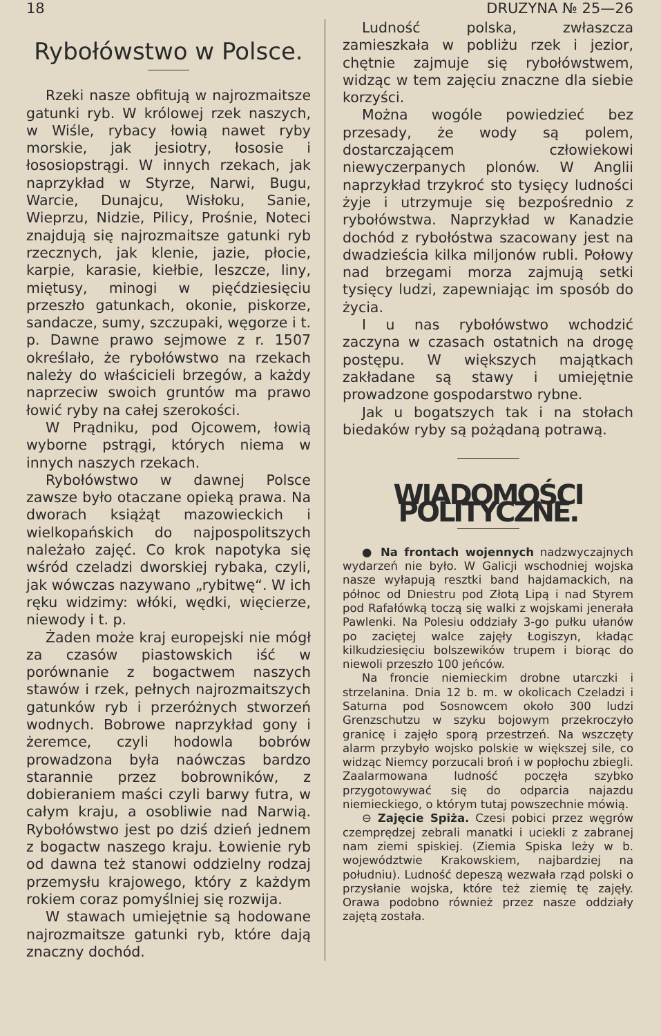18 DRUZYNA № 25—26
Rybołówstwo w Polsce.
Rzeki nasze obfitują w najrozmaitsze gatunki ryb. W królowej rzek naszych, w Wiśle, rybacy łowią nawet ryby morskie, jak jesiotry, łososie i łososiopstrągi. W innych rzekach, jak naprzykład w Styrze, Narwi, Bugu, Warcie, Dunajcu, Wisłoku, Sanie, Wieprzu, Nidzie, Pilicy, Prośnie, Noteci znajdują się najrozmaitsze gatunki ryb rzecznych, jak klenie, jazie, płocie, karpie, karasie, kiełbie, leszcze, liny, miętusy, minogi w pięćdziesięciu przeszło gatunkach, okonie, piskorze, sandacze, sumy, szczupaki, węgorze i t. p. Dawne prawo sejmowe z r. 1507 określało, że rybołówstwo na rzekach należy do właścicieli brzegów, a każdy naprzeciw swoich gruntów ma prawo łowić ryby na całej szerokości.
W Prądniku, pod Ojcowem, łowią wyborne pstrągi, których niema w innych naszych rzekach.
Rybołówstwo w dawnej Polsce zawsze było otaczane opieką prawa. Na dworach książąt mazowieckich i wielkopańskich do najpospolitszych należało zajęć. Co krok napotyka się wśród czeladzi dworskiej rybaka, czyli, jak wówczas nazywano „rybitwę“. W ich ręku widzimy: włóki, wędki, więcierze, niewody i t. p.
Żaden może kraj europejski nie mógł za czasów piastowskich iść w porównanie z bogactwem naszych stawów i rzek, pełnych najrozmaitszych gatunków ryb i przeróżnych stworzeń wodnych. Bobrowe naprzykład gony i żeremce, czyli hodowla bobrów prowadzona była naówczas bardzo starannie przez bobrowników, z dobieraniem maści czyli barwy futra, w całym kraju, a osobliwie nad Narwią. Rybołówstwo jest po dziś dzień jednem z bogactw naszego kraju. Łowienie ryb od dawna też stanowi oddzielny rodzaj przemysłu krajowego, który z każdym rokiem coraz pomyślniej się rozwija.
W stawach umiejętnie są hodowane najrozmaitsze gatunki ryb, które dają znaczny dochód.
Ludność polska, zwłaszcza zamieszkała w pobliżu rzek i jezior, chętnie zajmuje się rybołówstwem, widząc w tem zajęciu znaczne dla siebie korzyści.
Można wogóle powiedzieć bez przesady, że wody są polem, dostarczającem człowiekowi niewyczerpanych plonów. W Anglii naprzykład trzykroć sto tysięcy ludności żyje i utrzymuje się bezpośrednio z rybołówstwa. Naprzykład w Kanadzie dochód z rybołóstwa szacowany jest na dwadzieścia kilka miljonów rubli. Połowy nad brzegami morza zajmują setki tysięcy ludzi, zapewniając im sposób do życia.
I u nas rybołówstwo wchodzić zaczyna w czasach ostatnich na drogę postępu. W większych majątkach zakładane są stawy i umiejętnie prowadzone gospodarstwo rybne.
Jak u bogatszych tak i na stołach biedaków ryby są pożądaną potrawą.
WIADOMOŚCI POLITYCZNE.
● Na frontach wojennych nadzwyczajnych wydarzeń nie było. W Galicji wschodniej wojska nasze wyłapują resztki band hajdamackich, na północ od Dniestru pod Złotą Lipą i nad Styrem pod Rafałówką toczą się walki z wojskami jenerała Pawlenki. Na Polesiu oddziały 3-go pułku ułanów po zaciętej walce zajęły Łogiszyn, kładąc kilkudziesięciu bolszewików trupem i biorąc do niewoli przeszło 100 jeńców.
Na froncie niemieckim drobne utarczki i strzelanina. Dnia 12 b. m. w okolicach Czeladzi i Saturna pod Sosnowcem około 300 ludzi Grenzschutzu w szyku bojowym przekroczyło granicę i zajęło sporą przestrzeń. Na wszczęty alarm przybyło wojsko polskie w większej sile, co widząc Niemcy porzucali broń i w popłochu zbiegli. Zaalarmowana ludność poczęła szybko przygotowywać się do odparcia najazdu niemieckiego, o którym tutaj powszechnie mówią.
⊖ Zajęcie Spiża. Czesi pobici przez węgrów czemprędzej zebrali manatki i uciekli z zabranej nam ziemi spiskiej. (Ziemia Spiska leży w b. województwie Krakowskiem, najbardziej na południu). Ludność depeszą wezwała rząd polski o przysłanie wojska, które też ziemię tę zajęły. Orawa podobno również przez nasze oddziały zajętą została.